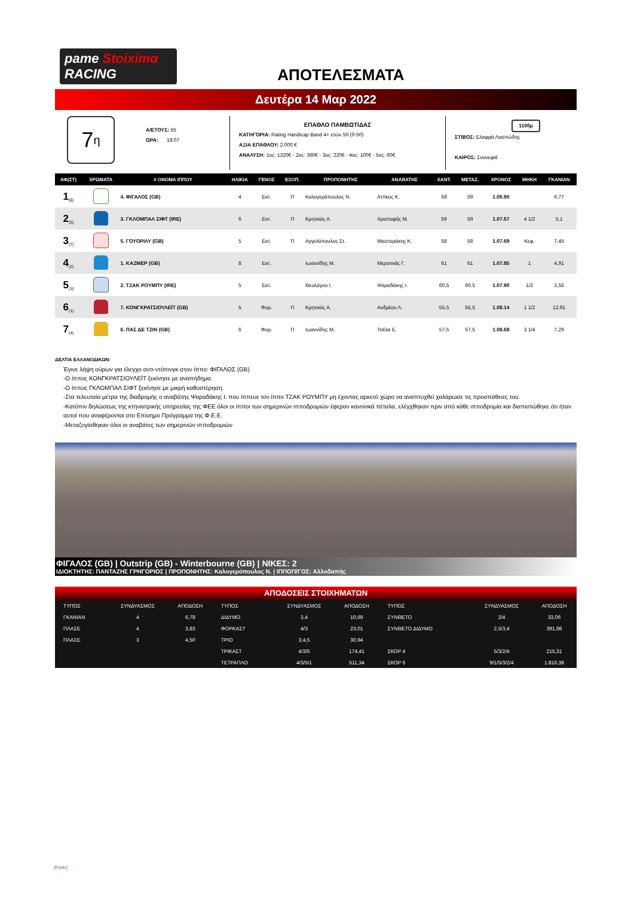pame Stoiximα RACING
ΑΠΟΤΕΛΕΣΜΑΤΑ
Δευτέρα 14 Μαρ 2022
7<sub>η</sub>
Α/ΕΤΟΥΣ: 55
ΩΡΑ: 18:07
ΕΠΑΘΛΟ ΠΑΜΒΩΤΙΔΑΣ
ΚΑΤΗΓΟΡΙΑ: Rating Handicap Band 4+ ετών 50 (0-50)
ΑΞΙΑ ΕΠΑΘΛΟΥ: 2.000 €
ΑΝΑΛΥΣΗ: 1ος: 1320€ - 2ος: 360€ - 3ος: 220€ - 4ος: 100€ - 5ος: 60€
1100μ
ΣΤΙΒΟΣ: Ελαφρά Λασπώδης
ΚΑΙΡΟΣ: Συννεφιά
| ΑΦ(ΣΤ) | ΧΡΩΜΑΤΑ | # ΟΝΟΜΑ ΙΠΠΟΥ | ΗΛΙΚΙΑ | ΓΕΝΟΣ | ΕΞΟΠ. | ΠΡΟΠΟΝΗΤΗΣ | ΑΝΑΒΑΤΗΣ | ΧΑΝΤ. | ΜΕΤΑΖ. | ΧΡΟΝΟΣ | ΜΗΚΗ | ΓΚΑΝΙΑΝ |
| --- | --- | --- | --- | --- | --- | --- | --- | --- | --- | --- | --- | --- |
| 1<sub>(6)</sub> | | 4. ΦΙΓΑΛΟΣ (GB) | 4 | Εκτ. | Π | Καλογερόπουλος Ν. | Αττίκος Κ. | 59 | 59 | 1.06.90 | | 6,77 |
| 2<sub>(5)</sub> | | 3. ΓΚΛΟΜΠΑΛ ΣΙΦΤ (IRE) | 6 | Εκτ. | Π | Κρητικός Α. | Χριστοφής Μ. | 59 | 59 | 1.07.67 | 4 1/2 | 5,1 |
| 3<sub>(7)</sub> | | 5. ΓΟΥΟΡΙΛΥ (GB) | 5 | Εκτ. | Π | Αγγελόπουλος Στ. | Μαστοράκης Κ. | 58 | 58 | 1.07.69 | Κεφ. | 7,45 |
| 4<sub>(2)</sub> | | 1. ΚΑΖΜΕΡ (GB) | 8 | Εκτ. | | Ιωαννίδης Μ. | Μερσινιάς Γ. | 61 | 61 | 1.07.85 | 1 | 4,91 |
| 5<sub>(3)</sub> | | 2. ΤΖΑΚ ΡΟΥΜΠΥ (IRE) | 5 | Εκτ. | | Θεολόγου Ι. | Ψαραδάκης Ι. | 60,5 | 60,5 | 1.07.90 | 1/2 | 3,55 |
| 6<sub>(1)</sub> | | 7. ΚΟΝΓΚΡΑΤΣΙΟΥΛΕΪΤ (GB) | 5 | Φορ. | Π | Κρητικός Α. | Ανδρέου Λ. | 55,5 | 55,5 | 1.08.14 | 1 1/2 | 12,91 |
| 7<sub>(4)</sub> | | 6. ΠΑΣ ΔΕ ΤΖΙΝ (GB) | 6 | Φορ. | Π | Ιωαννίδης Μ. | Τσέλα Ε. | 57,5 | 57,5 | 1.08.68 | 3 1/4 | 7,29 |
ΔΕΛΤΙΑ ΕΛΛΑΝΟΔΙΚΩΝ:
Έγινε λήψη ούρων για έλεγχο αντι-ντόπινγκ στον ίππο: ΦΙΓΑΛΟΣ (GB)
-Ο ίππος ΚΟΝΓΚΡΑΤΣΙΟΥΛΕΪΤ ξεκίνησε με αναπήδημα.
-Ο ίππος ΓΚΛΟΜΠΑΛ ΣΙΦΤ ξεκίνησε με μικρή καθυστέρηση.
-Στα τελευταία μέτρα της διαδρομής ο αναβάτης Ψαραδάκης Ι. που ίππευε τον ίππο ΤΖΑΚ ΡΟΥΜΠΥ μη έχοντας αρκετό χώρο να αναπτυχθεί χαλάρωσε τις προσπάθειες του.
-Κατόπιν δηλώσεως της κτηνιατρικής υπηρεσίας της ΦΕΕ όλοι οι ίπποι των σημερινών ιπποδρομιών έφεραν κανονικά πέταλα, ελέγχθηκαν πριν από κάθε ιπποδρομία και διαπιστώθηκε ότι ήταν αυτοί που αναφέρονται στο Επίσημο Πρόγραμμα της Φ.Ε.Ε.
-Μεταζυγίσθηκαν όλοι οι αναβάτες των σημερινών ιπποδρομιών
ΦΙΓΑΛΟΣ (GB) | Outstrip (GB) - Winterbourne (GB) | ΝΙΚΕΣ: 2
ΙΔΙΟΚΤΗΤΗΣ: ΠΑΝΤΑΖΗΣ ΓΡΗΓΟΡΙΟΣ | ΠΡΟΠΟΝΗΤΗΣ: Καλογερόπουλος Ν. | ΙΠΠΟΠ/ΓΟΣ: Αλλοδαπής
ΑΠΟΔΟΣΕΙΣ ΣΤΟΙΧΗΜΑΤΩΝ
| ΤΥΠΟΣ | ΣΥΝΔΥΑΣΜΟΣ | ΑΠΟΔΟΣΗ | ΤΥΠΟΣ | ΣΥΝΔΥΑΣΜΟΣ | ΑΠΟΔΟΣΗ | ΤΥΠΟΣ | ΣΥΝΔΥΑΣΜΟΣ | ΑΠΟΔΟΣΗ |
| --- | --- | --- | --- | --- | --- | --- | --- | --- |
| ΓΚΑΝΙΑΝ | 4 | 6,78 | ΔΙΔΥΜΟ | 3,4 | 10,69 | ΣΥΝΘΕΤΟ | 2/4 | 33,06 |
| ΠΛΑΣΕ | 4 | 3,83 | ΦΟΡΚΑΣΤ | 4/3 | 23,01 | ΣΥΝΘΕΤΟ ΔΙΔΥΜΟ | 2,5/3,4 | 391,98 |
| ΠΛΑΣΕ | 3 | 4,50 | ΤΡΙΟ | 3,4,5 | 30,94 | | | |
| | | | ΤΡΙΚΑΣΤ | 4/3/5 | 174,41 | ΣΚΟΡ 4 | 5/3/2/4 | 215,31 |
| | | | ΤΕΤΡΑΠΛΟ | 4/3/5/1 | 511,34 | ΣΚΟΡ 6 | 9/1/5/3/2/4 | 1.816,38 |
[Public]